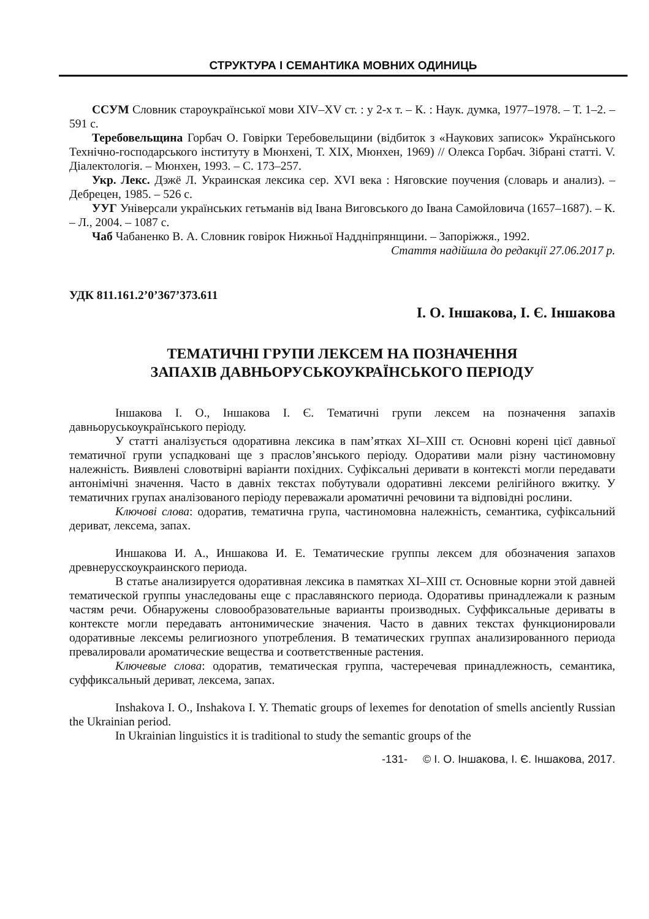СТРУКТУРА І СЕМАНТИКА МОВНИХ ОДИНИЦЬ
ССУМ Словник староукраїнської мови XIV–XV ст. : у 2-х т. – К. : Наук. думка, 1977–1978. – Т. 1–2. – 591 с.
Теребовельщина Горбач О. Говірки Теребовельщини (відбиток з «Наукових записок» Українського Технічно-господарського інституту в Мюнхені, Т. XIX, Мюнхен, 1969) // Олекса Горбач. Зібрані статті. V. Діалектологія. – Мюнхен, 1993. – С. 173–257.
Укр. Лекс. Дэжё Л. Украинская лексика сер. XVI века : Няговские поучения (словарь и анализ). – Дебрецен, 1985. – 526 с.
УУГ Універсали українських гетьманів від Івана Виговського до Івана Самойловича (1657–1687). – К. – Л., 2004. – 1087 с.
Чаб Чабаненко В. А. Словник говірок Нижньої Наддніпрянщини. – Запоріжжя., 1992.
Стаття надійшла до редакції 27.06.2017 р.
УДК 811.161.2’0’367’373.611
І. О. Іншакова, І. Є. Іншакова
ТЕМАТИЧНІ ГРУПИ ЛЕКСЕМ НА ПОЗНАЧЕННЯ
ЗАПАХІВ ДАВНЬОРУСЬКОУКРАЇНСЬКОГО ПЕРІОДУ
Іншакова І. О., Іншакова І. Є. Тематичні групи лексем на позначення запахів давньоруськоукраїнського періоду.
У статті аналізується одоративна лексика в пам’ятках ХІ–ХІІІ ст. Основні корені цієї давньої тематичної групи успадковані ще з праслов’янського періоду. Одоративи мали різну частиномовну належність. Виявлені словотвірні варіанти похідних. Суфіксальні деривати в контексті могли передавати антонімічні значення. Часто в давніх текстах побутували одоративні лексеми релігійного вжитку. У тематичних групах аналізованого періоду переважали ароматичні речовини та відповідні рослини.
Ключові слова: одоратив, тематична група, частиномовна належність, семантика, суфіксальний дериват, лексема, запах.
Иншакова И. А., Иншакова И. Е. Тематические группы лексем для обозначения запахов древнерусскоукраинского периода.
В статье анализируется одоративная лексика в памятках XI–XIII ст. Основные корни этой давней тематической группы унаследованы еще с праславянского периода. Одоративы принадлежали к разным частям речи. Обнаружены словообразовательные варианты производных. Суффиксальные дериваты в контексте могли передавать антонимические значения. Часто в давних текстах функционировали одоративные лексемы религиозного употребления. В тематических группах анализированного периода превалировали ароматические вещества и соответственные растения.
Ключевые слова: одоратив, тематическая группа, частеречевая принадлежность, семантика, суффиксальный дериват, лексема, запах.
Inshakova I. O., Inshakova I. Y. Thematic groups of lexemes for denotation of smells anciently Russian the Ukrainian period.
In Ukrainian linguistics it is traditional to study the semantic groups of the
-131- © І. О. Іншакова, І. Є. Іншакова, 2017.